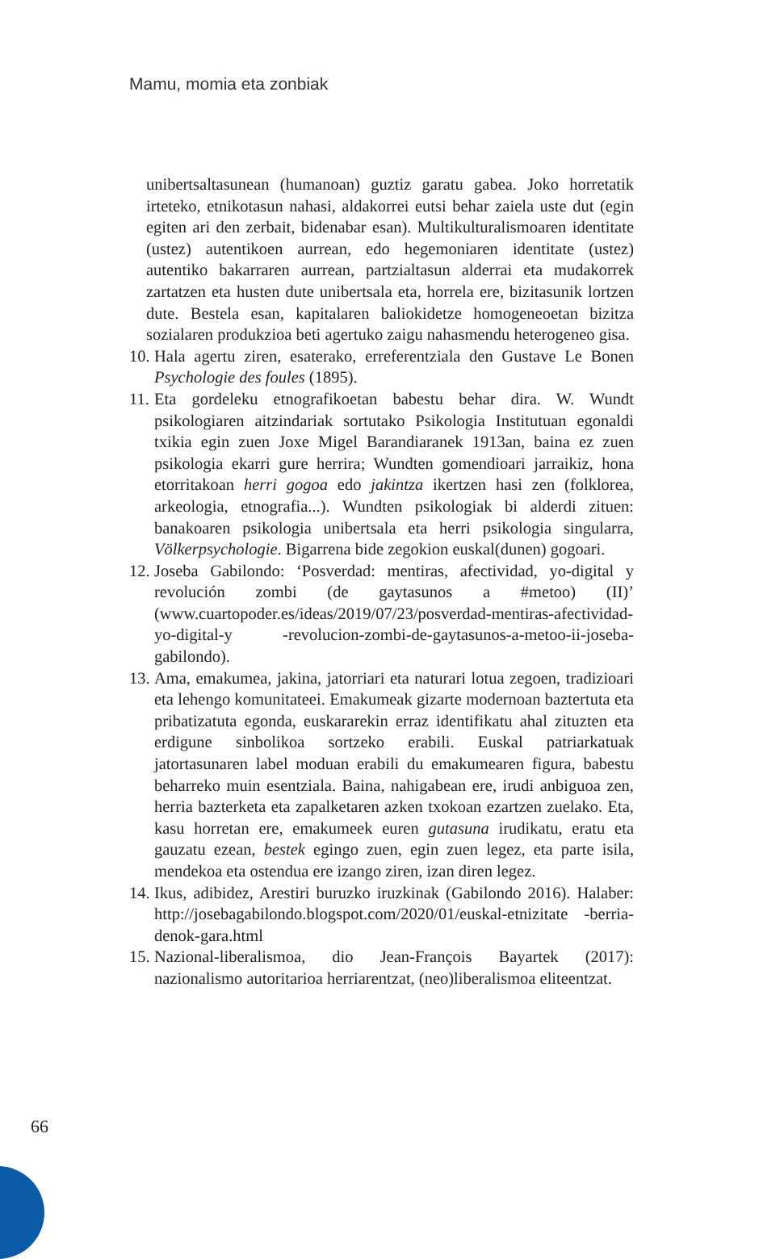Mamu, momia eta zonbiak
unibertsaltasunean (humanoan) guztiz garatu gabea. Joko horretatik irteteko, etnikotasun nahasi, aldakorrei eutsi behar zaiela uste dut (egin egiten ari den zerbait, bidenabar esan). Multikulturalismoaren identitate (ustez) autentikoen aurrean, edo hegemoniaren identitate (ustez) autentiko bakarraren aurrean, partzialtasun alderrai eta mudakorrek zartatzen eta husten dute unibertsala eta, horrela ere, bizitasunik lortzen dute. Bestela esan, kapitalaren baliokidetze homogeneoetan bizitza sozialaren produkzioa beti agertuko zaigu nahasmendu heterogeneo gisa.
10. Hala agertu ziren, esaterako, erreferentziala den Gustave Le Bonen Psychologie des foules (1895).
11. Eta gordeleku etnografikoetan babestu behar dira. W. Wundt psikologiaren aitzindariak sortutako Psikologia Institutuan egonaldi txikia egin zuen Joxe Migel Barandiaranek 1913an, baina ez zuen psikologia ekarri gure herrira; Wundten gomendioari jarraikiz, hona etorritakoan herri gogoa edo jakintza ikertzen hasi zen (folklorea, arkeologia, etnografia...). Wundten psikologiak bi alderdi zituen: banakoaren psikologia unibertsala eta herri psikologia singularra, Völkerpsychologie. Bigarrena bide zegokion euskal(dunen) gogoari.
12. Joseba Gabilondo: ‘Posverdad: mentiras, afectividad, yo-digital y revolución zombi (de gaytasunos a #metoo) (II)’ (www.cuartopoder.es/ideas/2019/07/23/posverdad-mentiras-afectividad-yo-digital-y -revolucion-zombi-de-gaytasunos-a-metoo-ii-joseba-gabilondo).
13. Ama, emakumea, jakina, jatorriari eta naturari lotua zegoen, tradizioari eta lehengo komunitateei. Emakumeak gizarte modernoan baztertuta eta pribatizatuta egonda, euskararekin erraz identifikatu ahal zituzten eta erdigune sinbolikoa sortzeko erabili. Euskal patriarkatuak jatortasunaren label moduan erabili du emakumearen figura, babestu beharreko muin esentziala. Baina, nahigabean ere, irudi anbiguoa zen, herria bazterketa eta zapalketaren azken txokoan ezartzen zuelako. Eta, kasu horretan ere, emakumeek euren gutasuna irudikatu, eratu eta gauzatu ezean, bestek egingo zuen, egin zuen legez, eta parte isila, mendekoa eta ostendua ere izango ziren, izan diren legez.
14. Ikus, adibidez, Arestiri buruzko iruzkinak (Gabilondo 2016). Halaber: http://josebagabilondo.blogspot.com/2020/01/euskal-etnizitate -berria-denok-gara.html
15. Nazional-liberalismoa, dio Jean-François Bayartek (2017): nazionalismo autoritarioa herriarentzat, (neo)liberalismoa eliteentzat.
66